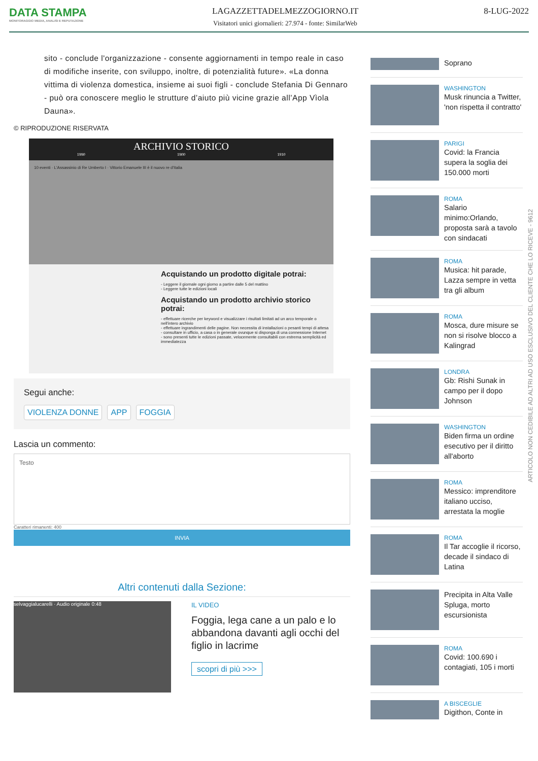DATA STAMPA
MONITORAGGIO MEDIA, ANALISI E REPUTAZIONE
LAGAZZETTADELMEZZOGIORNO.IT
Visitatori unici giornalieri: 27.974 - fonte: SimilarWeb
8-LUG-2022
sito - conclude l'organizzazione - consente aggiornamenti in tempo reale in caso di modifiche inserite, con sviluppo, inoltre, di potenzialità future». «La donna vittima di violenza domestica, insieme ai suoi figli - conclude Stefania Di Gennaro - può ora conoscere meglio le strutture d’aiuto più vicine grazie all’App Vìola Dauna».
© RIPRODUZIONE RISERVATA
ARCHIVIO STORICO
1990 1900 1910
10 eventi · L'Assassinio di Re Umberto I · Vittorio Emanuele III è il nuovo re d'Italia
Acquistando un prodotto digitale potrai:
- Leggere il giornale ogni giorno a partire dalle 5 del mattino
- Leggere tutte le edizioni locali
Acquistando un prodotto archivio storico potrai:
- effettuare ricerche per keyword e visualizzare i risultati limitati ad un arco temporale o nell'intero archivio
- effettuare ingrandimenti delle pagine. Non necessita di installazioni o pesanti tempi di attesa
- consultare in ufficio, a casa o in generale ovunque si disponga di una connessione Internet
- sono presenti tutte le edizioni passate, velocemente consultabili con estrema semplicità ed immediatezza
Segui anche:
VIOLENZA DONNE APP FOGGIA
Lascia un commento:
Testo
Caratteri rimanenti: 400
INVIA
Altri contenuti dalla Sezione:
selvaggialucarelli · Audio originale 0:48
IL VIDEO
Foggia, lega cane a un palo e lo abbandona davanti agli occhi del figlio in lacrime
scopri di più >>>
Soprano
WASHINGTON
Musk rinuncia a Twitter, 'non rispetta il contratto'
PARIGI
Covid: la Francia supera la soglia dei 150.000 morti
ROMA
Salario minimo:Orlando, proposta sarà a tavolo con sindacati
ROMA
Musica: hit parade, Lazza sempre in vetta tra gli album
ROMA
Mosca, dure misure se non si risolve blocco a Kalingrad
LONDRA
Gb: Rishi Sunak in campo per il dopo Johnson
WASHINGTON
Biden firma un ordine esecutivo per il diritto all'aborto
ROMA
Messico: imprenditore italiano ucciso, arrestata la moglie
ROMA
Il Tar accoglie il ricorso, decade il sindaco di Latina
Precipita in Alta Valle Spluga, morto escursionista
ROMA
Covid: 100.690 i contagiati, 105 i morti
A BISCEGLIE
Digithon, Conte in
ARTICOLO NON CEDIBILE AD ALTRI AD USO ESCLUSIVO DEL CLIENTE CHE LO RICEVE - 9612